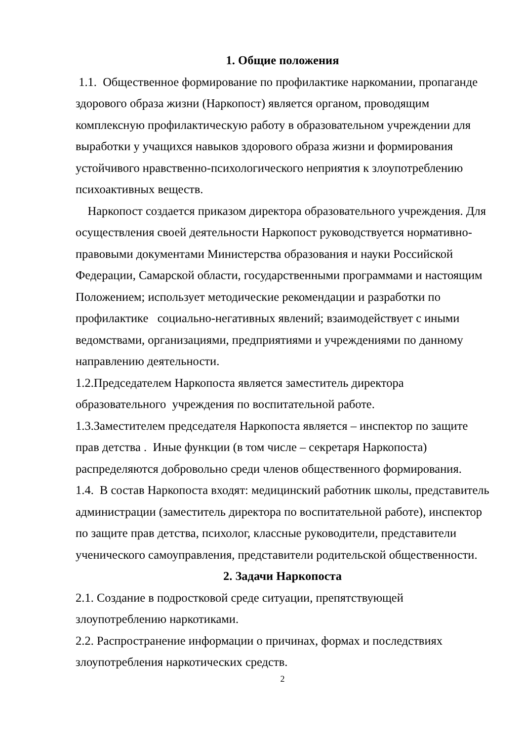1. Общие положения
1.1. Общественное формирование по профилактике наркомании, пропаганде здорового образа жизни (Наркопост) является органом, проводящим комплексную профилактическую работу в образовательном учреждении для выработки у учащихся навыков здорового образа жизни и формирования устойчивого нравственно-психологического неприятия к злоупотреблению психоактивных веществ.
Наркопост создается приказом директора образовательного учреждения. Для осуществления своей деятельности Наркопост руководствуется нормативно-правовыми документами Министерства образования и науки Российской Федерации, Самарской области, государственными программами и настоящим Положением; использует методические рекомендации и разработки по профилактике социально-негативных явлений; взаимодействует с иными ведомствами, организациями, предприятиями и учреждениями по данному направлению деятельности.
1.2.Председателем Наркопоста является заместитель директора образовательного учреждения по воспитательной работе.
1.3.Заместителем председателя Наркопоста является – инспектор по защите прав детства . Иные функции (в том числе – секретаря Наркопоста) распределяются добровольно среди членов общественного формирования.
1.4. В состав Наркопоста входят: медицинский работник школы, представитель администрации (заместитель директора по воспитательной работе), инспектор по защите прав детства, психолог, классные руководители, представители ученического самоуправления, представители родительской общественности.
2. Задачи Наркопоста
2.1. Создание в подростковой среде ситуации, препятствующей злоупотреблению наркотиками.
2.2. Распространение информации о причинах, формах и последствиях злоупотребления наркотических средств.
2